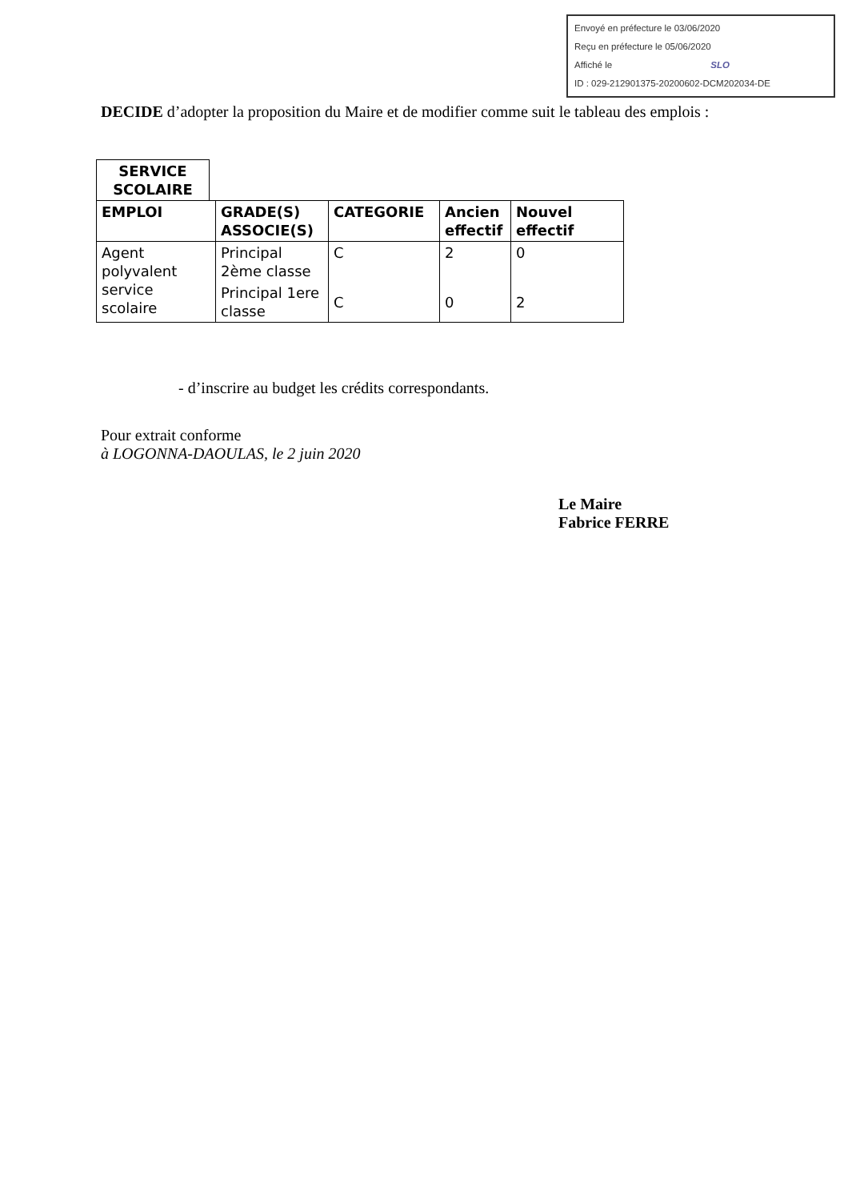Envoyé en préfecture le 03/06/2020
Reçu en préfecture le 05/06/2020
Affiché le SLO
ID : 029-212901375-20200602-DCM202034-DE
DECIDE d’adopter la proposition du Maire et de modifier comme suit le tableau des emplois :
SERVICE SCOLAIRE
| EMPLOI | GRADE(S) ASSOCIE(S) | CATEGORIE | Ancien effectif | Nouvel effectif |
| --- | --- | --- | --- | --- |
| Agent polyvalent service scolaire | Principal 2ème classe | C | 2 | 0 |
| | Principal 1ere classe | C | 0 | 2 |
- d’inscrire au budget les crédits correspondants.
Pour extrait conforme
à LOGONNA-DAOULAS, le 2 juin 2020
Le Maire
Fabrice FERRE